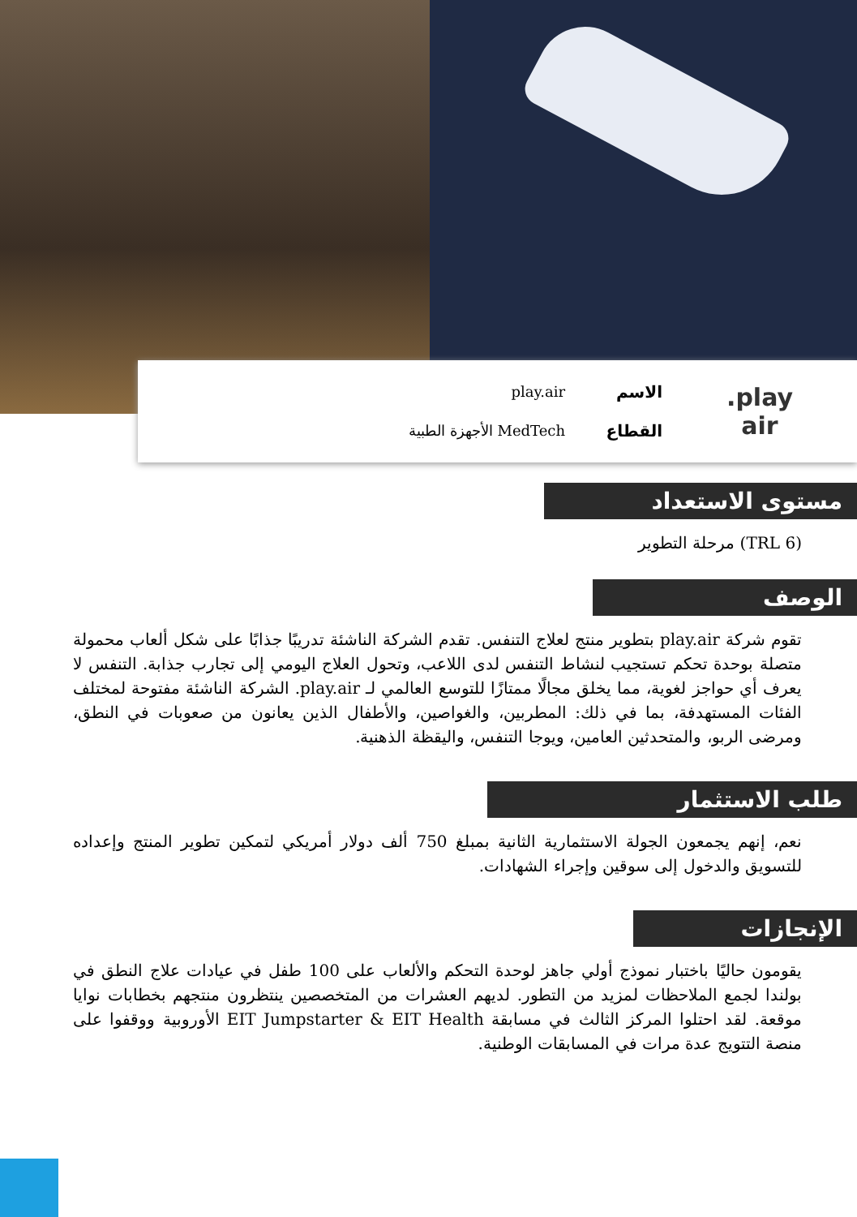play.
air
الاسم
القطاع
play.air
MedTech الأجهزة الطبية
مستوى الاستعداد
(TRL 6) مرحلة التطوير
الوصف
تقوم شركة play.air بتطوير منتج لعلاج التنفس. تقدم الشركة الناشئة تدريبًا جذابًا على شكل ألعاب محمولة متصلة بوحدة تحكم تستجيب لنشاط التنفس لدى اللاعب، وتحول العلاج اليومي إلى تجارب جذابة. التنفس لا يعرف أي حواجز لغوية، مما يخلق مجالًا ممتازًا للتوسع العالمي لـ play.air. الشركة الناشئة مفتوحة لمختلف الفئات المستهدفة، بما في ذلك: المطربين، والغواصين، والأطفال الذين يعانون من صعوبات في النطق، ومرضى الربو، والمتحدثين العامين، ويوجا التنفس، واليقظة الذهنية.
طلب الاستثمار
نعم، إنهم يجمعون الجولة الاستثمارية الثانية بمبلغ 750 ألف دولار أمريكي لتمكين تطوير المنتج وإعداده للتسويق والدخول إلى سوقين وإجراء الشهادات.
الإنجازات
يقومون حاليًا باختبار نموذج أولي جاهز لوحدة التحكم والألعاب على 100 طفل في عيادات علاج النطق في بولندا لجمع الملاحظات لمزيد من التطور. لديهم العشرات من المتخصصين ينتظرون منتجهم بخطابات نوايا موقعة. لقد احتلوا المركز الثالث في مسابقة EIT Jumpstarter & EIT Health الأوروبية ووقفوا على منصة التتويج عدة مرات في المسابقات الوطنية.